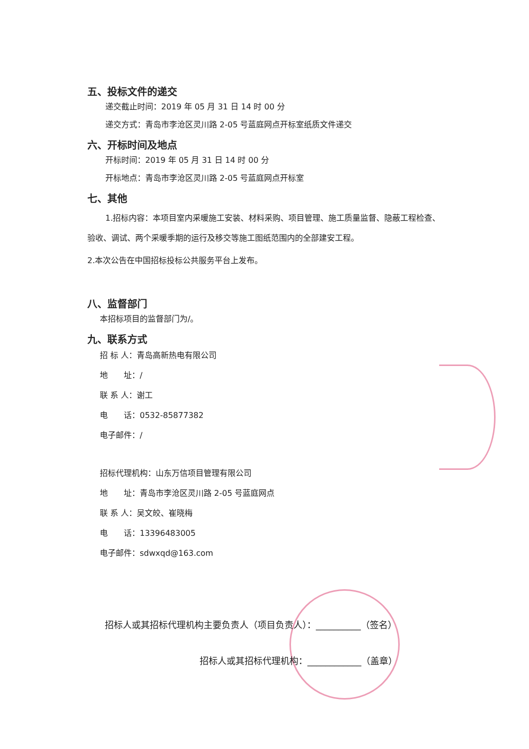五、投标文件的递交
递交截止时间：2019 年 05 月 31 日 14 时 00 分
递交方式：青岛市李沧区灵川路 2-05 号蓝庭网点开标室纸质文件递交
六、开标时间及地点
开标时间：2019 年 05 月 31 日 14 时 00 分
开标地点：青岛市李沧区灵川路 2-05 号蓝庭网点开标室
七、其他
1.招标内容：本项目室内采暖施工安装、材料采购、项目管理、施工质量监督、隐蔽工程检查、验收、调试、两个采暖季期的运行及移交等施工图纸范围内的全部建安工程。
2.本次公告在中国招标投标公共服务平台上发布。
八、监督部门
本招标项目的监督部门为/。
九、联系方式
招 标 人：青岛高新热电有限公司
地　　址：/
联 系 人：谢工
电　　话：0532-85877382
电子邮件：/
招标代理机构：山东万信项目管理有限公司
地　　址：青岛市李沧区灵川路 2-05 号蓝庭网点
联 系 人：吴文皎、崔晓梅
电　　话：13396483005
电子邮件：sdwxqd@163.com
招标人或其招标代理机构主要负责人（项目负责人）：__________（签名）
招标人或其招标代理机构：____________（盖章）